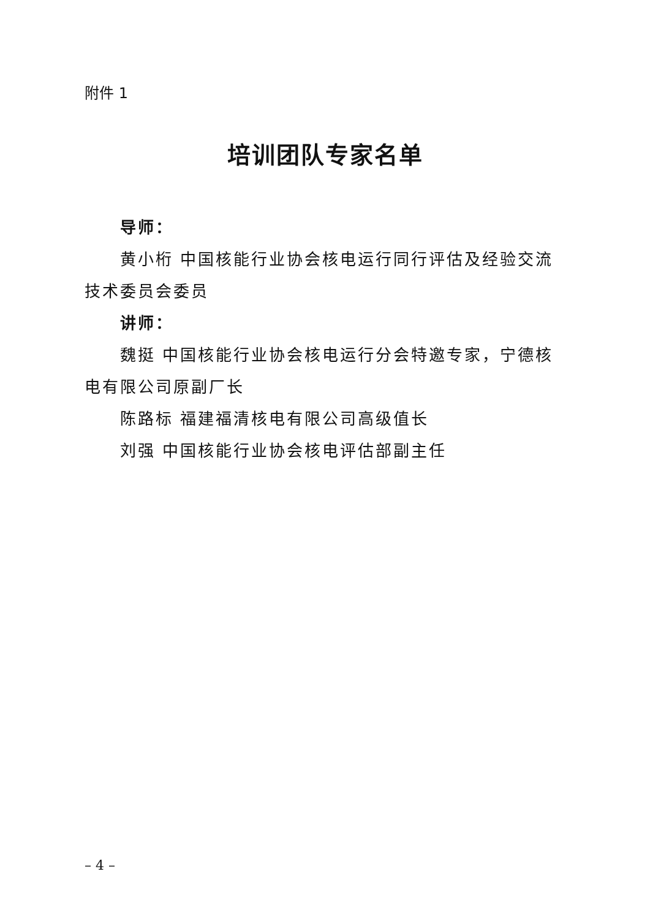附件 1
培训团队专家名单
导师：
黄小桁 中国核能行业协会核电运行同行评估及经验交流技术委员会委员
讲师：
魏挺 中国核能行业协会核电运行分会特邀专家，宁德核电有限公司原副厂长
陈路标 福建福清核电有限公司高级值长
刘强 中国核能行业协会核电评估部副主任
– 4 –